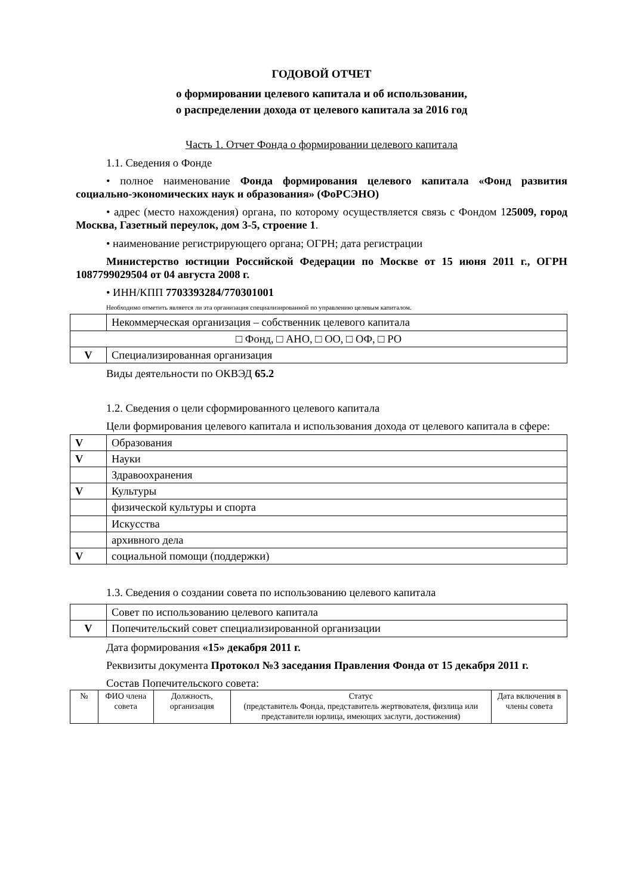ГОДОВОЙ ОТЧЕТ
о формировании целевого капитала и об использовании,
о распределении дохода от целевого капитала за 2016 год
Часть 1. Отчет Фонда о формировании целевого капитала
1.1. Сведения о Фонде
• полное наименование Фонда формирования целевого капитала «Фонд развития социально-экономических наук и образования» (ФоРСЭНО)
• адрес (место нахождения) органа, по которому осуществляется связь с Фондом 125009, город Москва, Газетный переулок, дом 3-5, строение 1.
• наименование регистрирующего органа; ОГРН; дата регистрации
Министерство юстиции Российской Федерации по Москве от 15 июня 2011 г., ОГРН 1087799029504 от 04 августа 2008 г.
• ИНН/КПП 7703393284/770301001
Необходимо отметить является ли эта организация специализированной по управлению целевым капиталом.
| | Некоммерческая организация – собственник целевого капитала |
| □ Фонд, □ АНО, □ ОО, □ ОФ, □ РО | |
| V | Специализированная организация |
Виды деятельности по ОКВЭД 65.2
1.2. Сведения о цели сформированного целевого капитала
Цели формирования целевого капитала и использования дохода от целевого капитала в сфере:
| V | Образования |
| V | Науки |
| | Здравоохранения |
| V | Культуры |
| | физической культуры и спорта |
| | Искусства |
| | архивного дела |
| V | социальной помощи (поддержки) |
1.3. Сведения о создании совета по использованию целевого капитала
| | Совет по использованию целевого капитала |
| V | Попечительский совет специализированной организации |
Дата формирования «15» декабря 2011 г.
Реквизиты документа Протокол №3 заседания Правления Фонда от 15 декабря 2011 г.
Состав Попечительского совета:
| № | ФИО члена совета | Должность, организация | Статус (представитель Фонда, представитель жертвователя, физлица или представители юрлица, имеющих заслуги, достижения) | Дата включения в члены совета |
| --- | --- | --- | --- | --- |